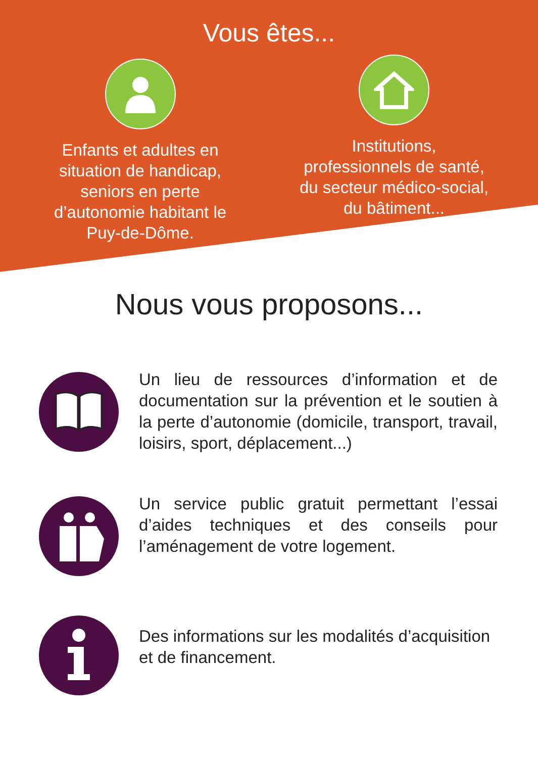Vous êtes...
Enfants et adultes en
situation de handicap,
seniors en perte
d’autonomie habitant le
Puy-de-Dôme.
Institutions,
professionnels de santé,
du secteur médico-social,
du bâtiment...
Nous vous proposons...
Un lieu de ressources d’information et de documentation sur la prévention et le soutien à la perte d’autonomie (domicile, transport, travail, loisirs, sport, déplacement...)
Un service public gratuit permettant l’essai d’aides techniques et des conseils pour l’aménagement de votre logement.
Des informations sur les modalités d’acquisition et de financement.